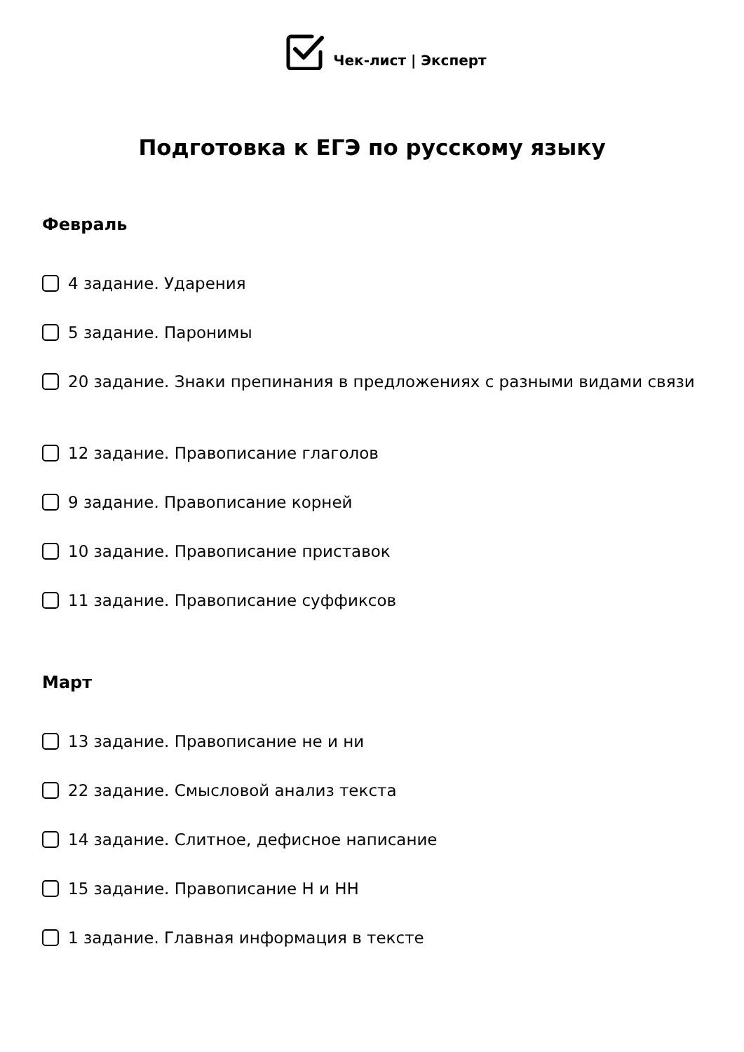Чек-лист | Эксперт
Подготовка к ЕГЭ по русскому языку
Февраль
4 задание. Ударения
5 задание. Паронимы
20 задание. Знаки препинания в предложениях с разными видами связи
12 задание. Правописание глаголов
9 задание. Правописание корней
10 задание. Правописание приставок
11 задание. Правописание суффиксов
Март
13 задание. Правописание не и ни
22 задание. Смысловой анализ текста
14 задание. Слитное, дефисное написание
15 задание. Правописание Н и НН
1 задание. Главная информация в тексте